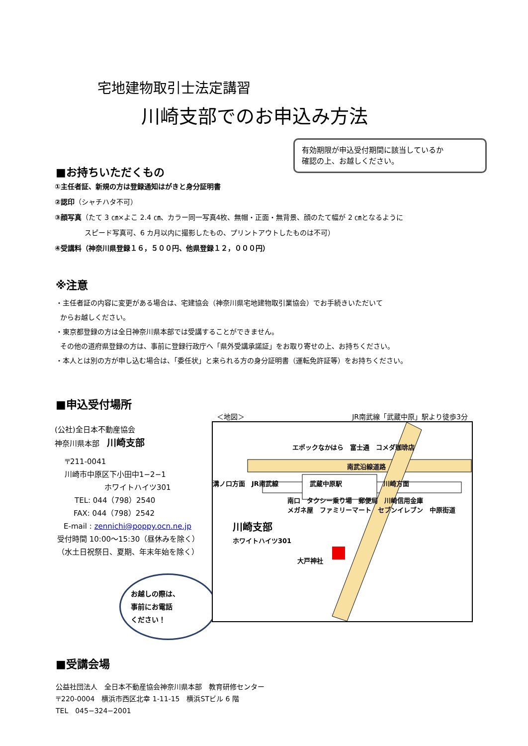宅地建物取引士法定講習
川崎支部でのお申込み方法
有効期限が申込受付期間に該当しているか
確認の上、お越しください。
■お持ちいただくもの
①主任者証、新規の方は登録通知はがきと身分証明書
②認印（シャチハタ不可）
③顔写真（たて 3 ㎝×よこ 2.4 ㎝、カラー同一写真4枚、無帽・正面・無背景、顔のたて幅が 2 ㎝となるように
スピード写真可、6 カ月以内に撮影したもの、プリントアウトしたものは不可）
④受講料（神奈川県登録１６，５００円、他県登録１２，０００円）
※注意
・主任者証の内容に変更がある場合は、宅建協会（神奈川県宅地建物取引業協会）でお手続きいただいて
からお越しください。
・東京都登録の方は全日神奈川県本部では受講することができません。
その他の道府県登録の方は、事前に登録行政庁へ「県外受講承諾証」をお取り寄せの上、お持ちください。
・本人とは別の方が申し込む場合は、「委任状」と来られる方の身分証明書（運転免許証等）をお持ちください。
■申込受付場所
(公社)全日本不動産協会
神奈川県本部　川崎支部
〒211-0041
川崎市中原区下小田中1−2−1
ホワイトハイツ301
TEL: 044（798）2540
FAX: 044（798）2542
E-mail : zennichi@poppy.ocn.ne.jp
受付時間 10:00～15:30（昼休みを除く）
（水土日祝祭日、夏期、年末年始を除く）
お越しの際は、
事前にお電話
ください！
＜地図＞ JR南武線「武蔵中原」駅より徒歩3分
エポックなかはら　富士通　コメダ珈琲店
南武沿線道路
溝ノ口方面　JR南武線　武蔵中原駅　川崎方面
南口　タクシー乗り場　郵便局　川崎信用金庫
メガネ屋　ファミリーマート　セブンイレブン　中原街道
川崎支部
ホワイトハイツ301
大戸神社
■受講会場
公益社団法人　全日本不動産協会神奈川県本部　教育研修センター
〒220-0004　横浜市西区北幸 1-11-15　横浜STビル 6 階
TEL　045−324−2001